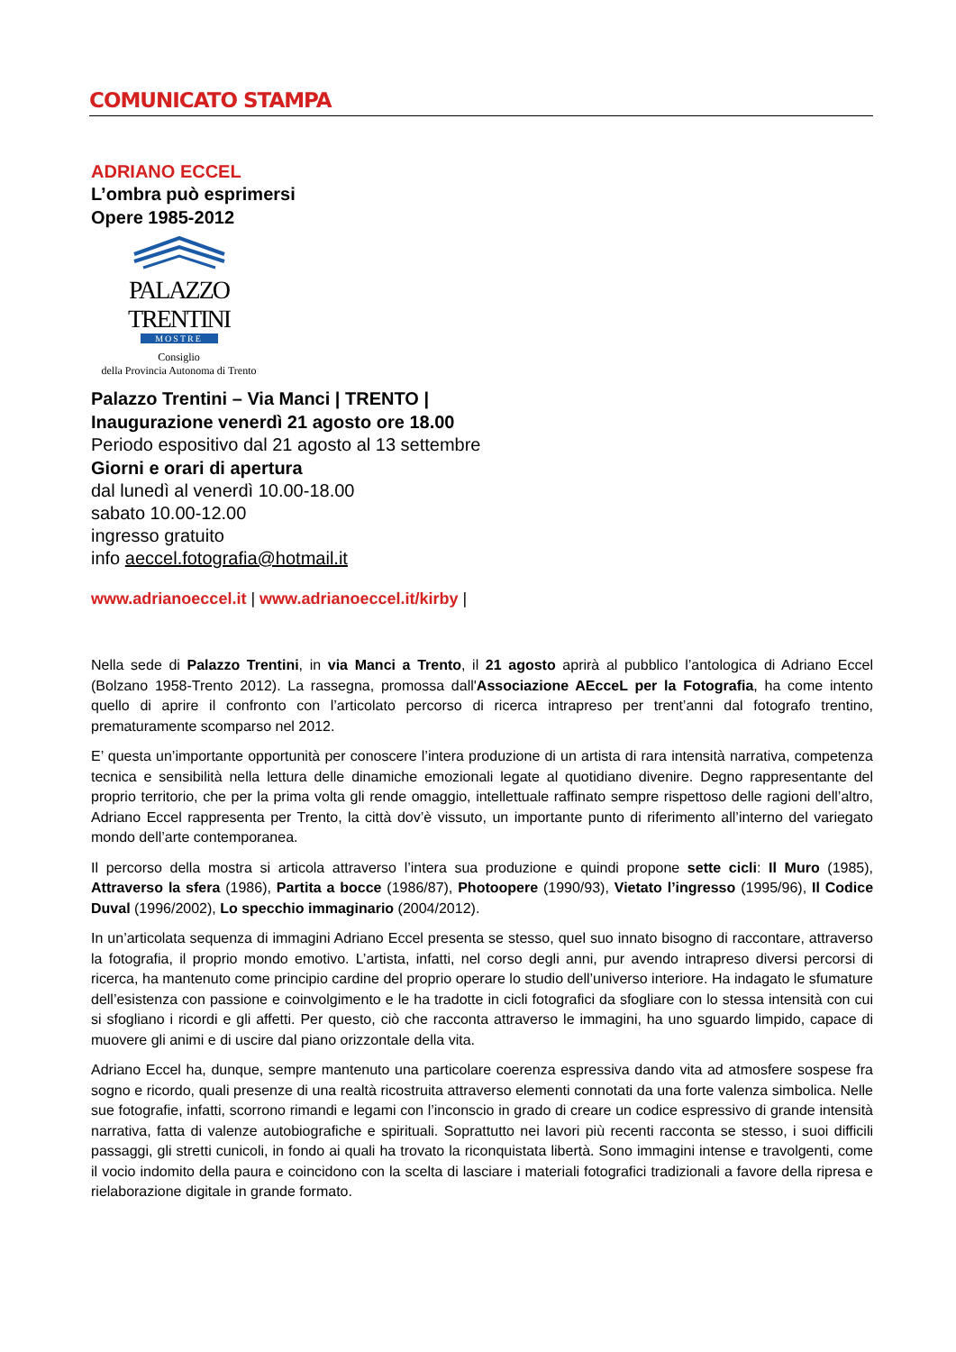COMUNICATO STAMPA
ADRIANO ECCEL
L’ombra può esprimersi
Opere 1985-2012
PALAZZO TRENTINI
MOSTRE
Consiglio
della Provincia Autonoma di Trento
Palazzo Trentini – Via Manci | TRENTO |
Inaugurazione venerdì 21 agosto ore 18.00
Periodo espositivo dal 21 agosto al 13 settembre
Giorni e orari di apertura
dal lunedì al venerdì 10.00-18.00
sabato 10.00-12.00
ingresso gratuito
info aeccel.fotografia@hotmail.it
www.adrianoeccel.it | www.adrianoeccel.it/kirby |
Nella sede di Palazzo Trentini, in via Manci a Trento, il 21 agosto aprirà al pubblico l’antologica di Adriano Eccel (Bolzano 1958-Trento 2012). La rassegna, promossa dall'Associazione AEcceL per la Fotografia, ha come intento quello di aprire il confronto con l’articolato percorso di ricerca intrapreso per trent’anni dal fotografo trentino, prematuramente scomparso nel 2012.
E’ questa un’importante opportunità per conoscere l’intera produzione di un artista di rara intensità narrativa, competenza tecnica e sensibilità nella lettura delle dinamiche emozionali legate al quotidiano divenire. Degno rappresentante del proprio territorio, che per la prima volta gli rende omaggio, intellettuale raffinato sempre rispettoso delle ragioni dell’altro, Adriano Eccel rappresenta per Trento, la città dov’è vissuto, un importante punto di riferimento all’interno del variegato mondo dell’arte contemporanea.
Il percorso della mostra si articola attraverso l’intera sua produzione e quindi propone sette cicli: Il Muro (1985), Attraverso la sfera (1986), Partita a bocce (1986/87), Photoopere (1990/93), Vietato l’ingresso (1995/96), Il Codice Duval (1996/2002), Lo specchio immaginario (2004/2012).
In un’articolata sequenza di immagini Adriano Eccel presenta se stesso, quel suo innato bisogno di raccontare, attraverso la fotografia, il proprio mondo emotivo. L’artista, infatti, nel corso degli anni, pur avendo intrapreso diversi percorsi di ricerca, ha mantenuto come principio cardine del proprio operare lo studio dell’universo interiore. Ha indagato le sfumature dell’esistenza con passione e coinvolgimento e le ha tradotte in cicli fotografici da sfogliare con lo stessa intensità con cui si sfogliano i ricordi e gli affetti. Per questo, ciò che racconta attraverso le immagini, ha uno sguardo limpido, capace di muovere gli animi e di uscire dal piano orizzontale della vita.
Adriano Eccel ha, dunque, sempre mantenuto una particolare coerenza espressiva dando vita ad atmosfere sospese fra sogno e ricordo, quali presenze di una realtà ricostruita attraverso elementi connotati da una forte valenza simbolica. Nelle sue fotografie, infatti, scorrono rimandi e legami con l’inconscio in grado di creare un codice espressivo di grande intensità narrativa, fatta di valenze autobiografiche e spirituali. Soprattutto nei lavori più recenti racconta se stesso, i suoi difficili passaggi, gli stretti cunicoli, in fondo ai quali ha trovato la riconquistata libertà. Sono immagini intense e travolgenti, come il vocio indomito della paura e coincidono con la scelta di lasciare i materiali fotografici tradizionali a favore della ripresa e rielaborazione digitale in grande formato.